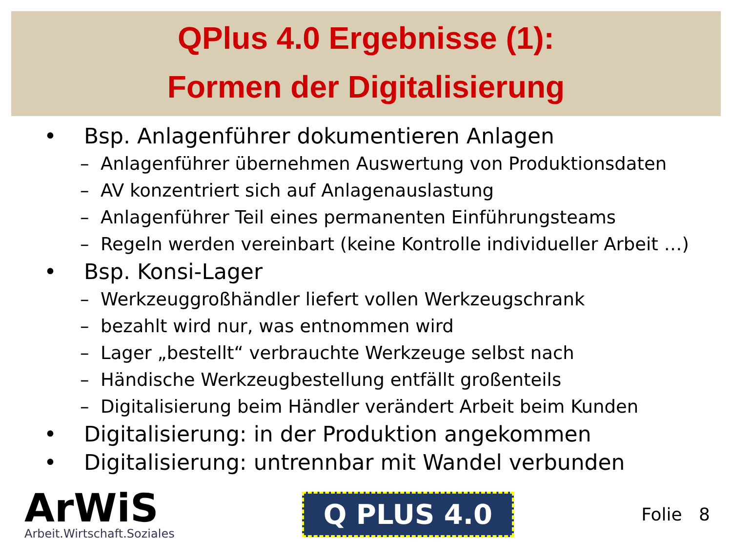QPlus 4.0 Ergebnisse (1):
Formen der Digitalisierung
• Bsp. Anlagenführer dokumentieren Anlagen
– Anlagenführer übernehmen Auswertung von Produktionsdaten
– AV konzentriert sich auf Anlagenauslastung
– Anlagenführer Teil eines permanenten Einführungsteams
– Regeln werden vereinbart (keine Kontrolle individueller Arbeit …)
• Bsp. Konsi-Lager
– Werkzeuggroßhändler liefert vollen Werkzeugschrank
– bezahlt wird nur, was entnommen wird
– Lager „bestellt“ verbrauchte Werkzeuge selbst nach
– Händische Werkzeugbestellung entfällt großenteils
– Digitalisierung beim Händler verändert Arbeit beim Kunden
• Digitalisierung: in der Produktion angekommen
• Digitalisierung: untrennbar mit Wandel verbunden
ArWiS
Arbeit.Wirtschaft.Soziales
Q PLUS 4.0
Folie 8